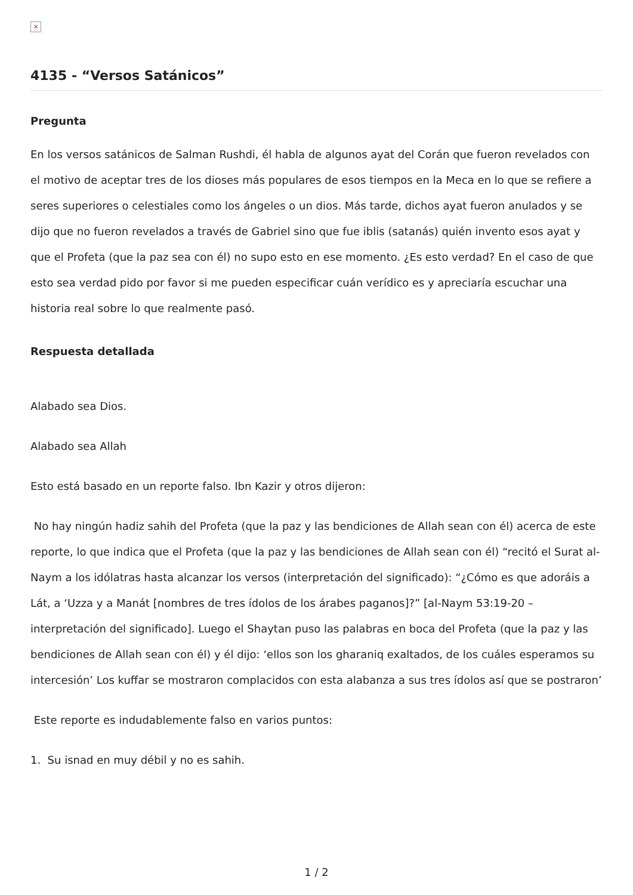×
4135 - “Versos Satánicos”
Pregunta
En los versos satánicos de Salman Rushdi, él habla de algunos ayat del Corán que fueron revelados con el motivo de aceptar tres de los dioses más populares de esos tiempos en la Meca en lo que se refiere a seres superiores o celestiales como los ángeles o un dios. Más tarde, dichos ayat fueron anulados y se dijo que no fueron revelados a través de Gabriel sino que fue iblis (satanás) quién invento esos ayat y que el Profeta (que la paz sea con él) no supo esto en ese momento. ¿Es esto verdad? En el caso de que esto sea verdad pido por favor si me pueden especificar cuán verídico es y apreciaría escuchar una historia real sobre lo que realmente pasó.
Respuesta detallada
Alabado sea Dios.
Alabado sea Allah
Esto está basado en un reporte falso. Ibn Kazir y otros dijeron:
No hay ningún hadiz sahih del Profeta (que la paz y las bendiciones de Allah sean con él) acerca de este reporte, lo que indica que el Profeta (que la paz y las bendiciones de Allah sean con él) “recitó el Surat al-Naym a los idólatras hasta alcanzar los versos (interpretación del significado): “¿Cómo es que adoráis a Lát, a ‘Uzza y a Manát [nombres de tres ídolos de los árabes paganos]?” [al-Naym 53:19-20 – interpretación del significado]. Luego el Shaytan puso las palabras en boca del Profeta (que la paz y las bendiciones de Allah sean con él) y él dijo: ‘ellos son los gharaniq exaltados, de los cuáles esperamos su intercesión’ Los kuffar se mostraron complacidos con esta alabanza a sus tres ídolos así que se postraron’
Este reporte es indudablemente falso en varios puntos:
1. Su isnad en muy débil y no es sahih.
1 / 2